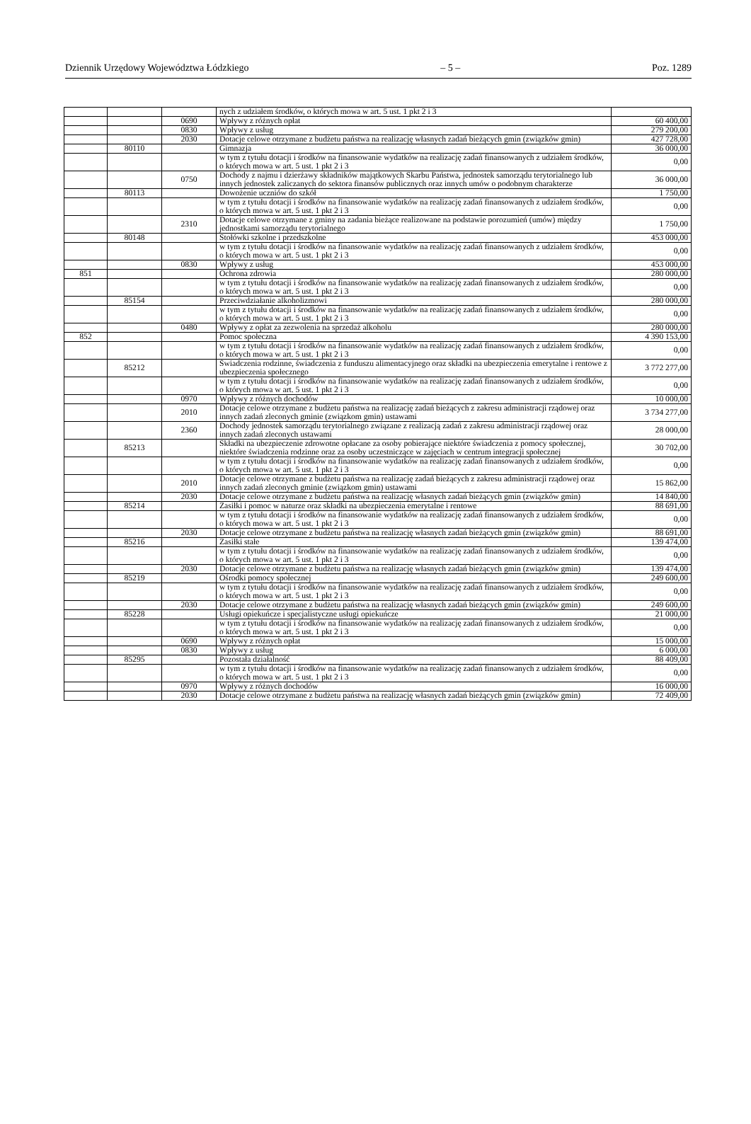Dziennik Urzędowy Województwa Łódzkiego – 5 – Poz. 1289
| | | | nych z udziałem środków, o których mowa w art. 5 ust. 1 pkt 2 i 3 | |
| | | 0690 | Wpływy z różnych opłat | 60 400,00 |
| | | 0830 | Wpływy z usług | 279 200,00 |
| | | 2030 | Dotacje celowe otrzymane z budżetu państwa na realizację własnych zadań bieżących gmin (związków gmin) | 427 728,00 |
| | 80110 | | Gimnazja | 36 000,00 |
| | | | w tym z tytułu dotacji i środków na finansowanie wydatków na realizację zadań finansowanych z udziałem środków, o których mowa w art. 5 ust. 1 pkt 2 i 3 | 0,00 |
| | | 0750 | Dochody z najmu i dzierżawy składników majątkowych Skarbu Państwa, jednostek samorządu terytorialnego lub innych jednostek zaliczanych do sektora finansów publicznych oraz innych umów o podobnym charakterze | 36 000,00 |
| | 80113 | | Dowożenie uczniów do szkół | 1 750,00 |
| | | | w tym z tytułu dotacji i środków na finansowanie wydatków na realizację zadań finansowanych z udziałem środków, o których mowa w art. 5 ust. 1 pkt 2 i 3 | 0,00 |
| | | 2310 | Dotacje celowe otrzymane z gminy na zadania bieżące realizowane na podstawie porozumień (umów) między jednostkami samorządu terytorialnego | 1 750,00 |
| | 80148 | | Stołówki szkolne i przedszkolne | 453 000,00 |
| | | | w tym z tytułu dotacji i środków na finansowanie wydatków na realizację zadań finansowanych z udziałem środków, o których mowa w art. 5 ust. 1 pkt 2 i 3 | 0,00 |
| | | 0830 | Wpływy z usług | 453 000,00 |
| 851 | | | Ochrona zdrowia | 280 000,00 |
| | | | w tym z tytułu dotacji i środków na finansowanie wydatków na realizację zadań finansowanych z udziałem środków, o których mowa w art. 5 ust. 1 pkt 2 i 3 | 0,00 |
| | 85154 | | Przeciwdziałanie alkoholizmowi | 280 000,00 |
| | | | w tym z tytułu dotacji i środków na finansowanie wydatków na realizację zadań finansowanych z udziałem środków, o których mowa w art. 5 ust. 1 pkt 2 i 3 | 0,00 |
| | | 0480 | Wpływy z opłat za zezwolenia na sprzedaż alkoholu | 280 000,00 |
| 852 | | | Pomoc społeczna | 4 390 153,00 |
| | | | w tym z tytułu dotacji i środków na finansowanie wydatków na realizację zadań finansowanych z udziałem środków, o których mowa w art. 5 ust. 1 pkt 2 i 3 | 0,00 |
| | 85212 | | Świadczenia rodzinne, świadczenia z funduszu alimentacyjnego oraz składki na ubezpieczenia emerytalne i rentowe z ubezpieczenia społecznego | 3 772 277,00 |
| | | | w tym z tytułu dotacji i środków na finansowanie wydatków na realizację zadań finansowanych z udziałem środków, o których mowa w art. 5 ust. 1 pkt 2 i 3 | 0,00 |
| | | 0970 | Wpływy z różnych dochodów | 10 000,00 |
| | | 2010 | Dotacje celowe otrzymane z budżetu państwa na realizację zadań bieżących z zakresu administracji rządowej oraz innych zadań zleconych gminie (związkom gmin) ustawami | 3 734 277,00 |
| | | 2360 | Dochody jednostek samorządu terytorialnego związane z realizacją zadań z zakresu administracji rządowej oraz innych zadań zleconych ustawami | 28 000,00 |
| | 85213 | | Składki na ubezpieczenie zdrowotne opłacane za osoby pobierające niektóre świadczenia z pomocy społecznej, niektóre świadczenia rodzinne oraz za osoby uczestniczące w zajęciach w centrum integracji społecznej | 30 702,00 |
| | | | w tym z tytułu dotacji i środków na finansowanie wydatków na realizację zadań finansowanych z udziałem środków, o których mowa w art. 5 ust. 1 pkt 2 i 3 | 0,00 |
| | | 2010 | Dotacje celowe otrzymane z budżetu państwa na realizację zadań bieżących z zakresu administracji rządowej oraz innych zadań zleconych gminie (związkom gmin) ustawami | 15 862,00 |
| | | 2030 | Dotacje celowe otrzymane z budżetu państwa na realizację własnych zadań bieżących gmin (związków gmin) | 14 840,00 |
| | 85214 | | Zasiłki i pomoc w naturze oraz składki na ubezpieczenia emerytalne i rentowe | 88 691,00 |
| | | | w tym z tytułu dotacji i środków na finansowanie wydatków na realizację zadań finansowanych z udziałem środków, o których mowa w art. 5 ust. 1 pkt 2 i 3 | 0,00 |
| | | 2030 | Dotacje celowe otrzymane z budżetu państwa na realizację własnych zadań bieżących gmin (związków gmin) | 88 691,00 |
| | 85216 | | Zasiłki stałe | 139 474,00 |
| | | | w tym z tytułu dotacji i środków na finansowanie wydatków na realizację zadań finansowanych z udziałem środków, o których mowa w art. 5 ust. 1 pkt 2 i 3 | 0,00 |
| | | 2030 | Dotacje celowe otrzymane z budżetu państwa na realizację własnych zadań bieżących gmin (związków gmin) | 139 474,00 |
| | 85219 | | Ośrodki pomocy społecznej | 249 600,00 |
| | | | w tym z tytułu dotacji i środków na finansowanie wydatków na realizację zadań finansowanych z udziałem środków, o których mowa w art. 5 ust. 1 pkt 2 i 3 | 0,00 |
| | | 2030 | Dotacje celowe otrzymane z budżetu państwa na realizację własnych zadań bieżących gmin (związków gmin) | 249 600,00 |
| | 85228 | | Usługi opiekuńcze i specjalistyczne usługi opiekuńcze | 21 000,00 |
| | | | w tym z tytułu dotacji i środków na finansowanie wydatków na realizację zadań finansowanych z udziałem środków, o których mowa w art. 5 ust. 1 pkt 2 i 3 | 0,00 |
| | | 0690 | Wpływy z różnych opłat | 15 000,00 |
| | | 0830 | Wpływy z usług | 6 000,00 |
| | 85295 | | Pozostała działalność | 88 409,00 |
| | | | w tym z tytułu dotacji i środków na finansowanie wydatków na realizację zadań finansowanych z udziałem środków, o których mowa w art. 5 ust. 1 pkt 2 i 3 | 0,00 |
| | | 0970 | Wpływy z różnych dochodów | 16 000,00 |
| | | 2030 | Dotacje celowe otrzymane z budżetu państwa na realizację własnych zadań bieżących gmin (związków gmin) | 72 409,00 |